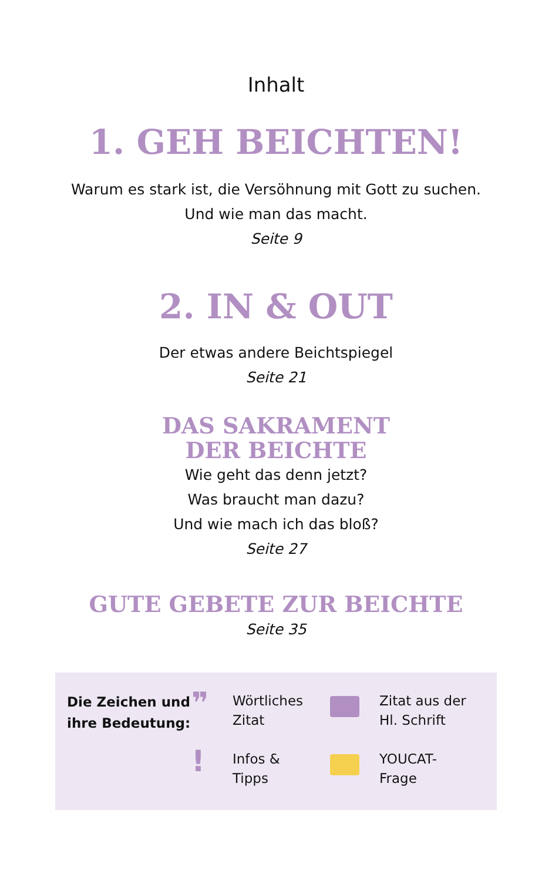Inhalt
1. GEH BEICHTEN!
Warum es stark ist, die Versöhnung mit Gott zu suchen.
Und wie man das macht.
Seite 9
2. IN & OUT
Der etwas andere Beichtspiegel
Seite 21
DAS SAKRAMENT
DER BEICHTE
Wie geht das denn jetzt?
Was braucht man dazu?
Und wie mach ich das bloß?
Seite 27
GUTE GEBETE ZUR BEICHTE
Seite 35
Die Zeichen und ihre Bedeutung:
❞
Wörtliches
Zitat
Zitat aus der
Hl. Schrift
!
Infos &
Tipps
YOUCAT-
Frage